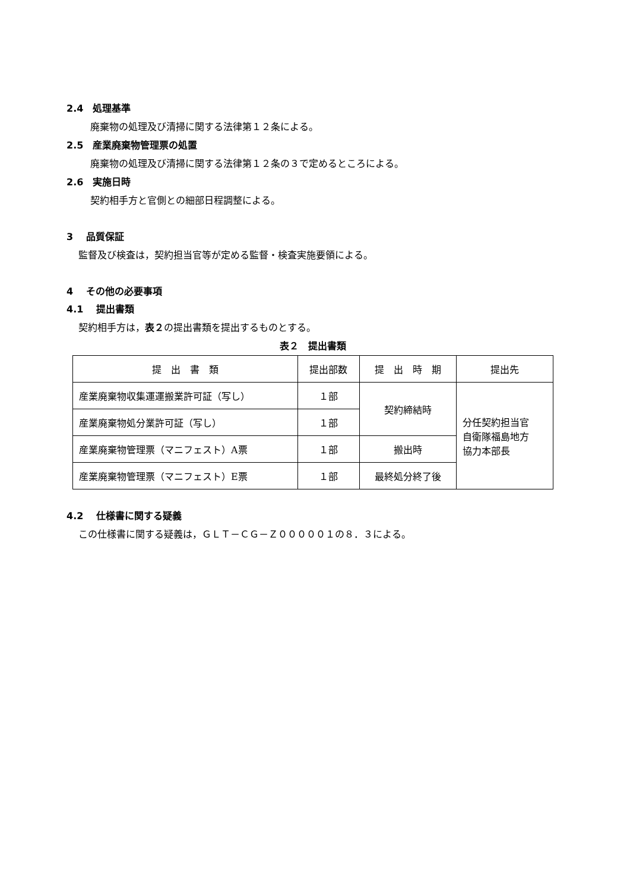2.4　処理基準
廃棄物の処理及び清掃に関する法律第１２条による。
2.5　産業廃棄物管理票の処置
廃棄物の処理及び清掃に関する法律第１２条の３で定めるところによる。
2.6　実施日時
契約相手方と官側との細部日程調整による。
3　 品質保証
監督及び検査は，契約担当官等が定める監督・検査実施要領による。
4　 その他の必要事項
4.1　 提出書類
契約相手方は，表２の提出書類を提出するものとする。
表２　提出書類
| 提 出 書 類 | 提出部数 | 提 出 時 期 | 提出先 |
| 産業廃棄物収集運運搬業許可証（写し） | １部 | 契約締結時 | 分任契約担当官 自衛隊福島地方 協力本部長 |
| 産業廃棄物処分業許可証（写し） | １部 | | |
| 産業廃棄物管理票（マニフェスト）A票 | １部 | 搬出時 | |
| 産業廃棄物管理票（マニフェスト）E票 | １部 | 最終処分終了後 | |
4.2　 仕様書に関する疑義
この仕様書に関する疑義は，ＧＬＴ－ＣＧ－Ｚ０００００１の８．３による。